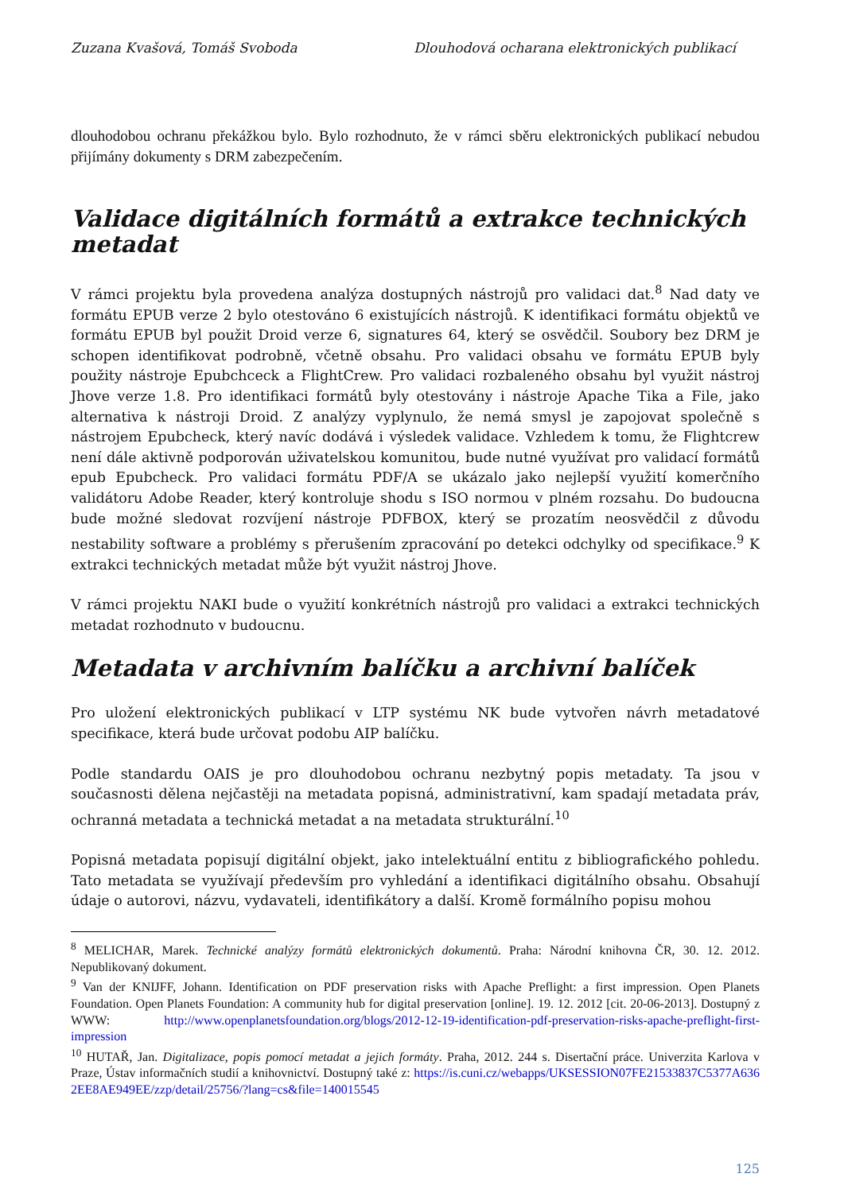Zuzana Kvašová, Tomáš Svoboda Dlouhodová ocharana elektronických publikací
dlouhodobou ochranu překážkou bylo. Bylo rozhodnuto, že v rámci sběru elektronických publikací nebudou přijímány dokumenty s DRM zabezpečením.
Validace digitálních formátů a extrakce technických metadat
V rámci projektu byla provedena analýza dostupných nástrojů pro validaci dat.<sup>8</sup> Nad daty ve formátu EPUB verze 2 bylo otestováno 6 existujících nástrojů. K identifikaci formátu objektů ve formátu EPUB byl použit Droid verze 6, signatures 64, který se osvědčil. Soubory bez DRM je schopen identifikovat podrobně, včetně obsahu. Pro validaci obsahu ve formátu EPUB byly použity nástroje Epubchceck a FlightCrew. Pro validaci rozbaleného obsahu byl využit nástroj Jhove verze 1.8. Pro identifikaci formátů byly otestovány i nástroje Apache Tika a File, jako alternativa k nástroji Droid. Z analýzy vyplynulo, že nemá smysl je zapojovat společně s nástrojem Epubcheck, který navíc dodává i výsledek validace. Vzhledem k tomu, že Flightcrew není dále aktivně podporován uživatelskou komunitou, bude nutné využívat pro validací formátů epub Epubcheck. Pro validaci formátu PDF/A se ukázalo jako nejlepší využití komerčního validátoru Adobe Reader, který kontroluje shodu s ISO normou v plném rozsahu. Do budoucna bude možné sledovat rozvíjení nástroje PDFBOX, který se prozatím neosvědčil z důvodu nestability software a problémy s přerušením zpracování po detekci odchylky od specifikace.<sup>9</sup> K extrakci technických metadat může být využit nástroj Jhove.
V rámci projektu NAKI bude o využití konkrétních nástrojů pro validaci a extrakci technických metadat rozhodnuto v budoucnu.
Metadata v archivním balíčku a archivní balíček
Pro uložení elektronických publikací v LTP systému NK bude vytvořen návrh metadatové specifikace, která bude určovat podobu AIP balíčku.
Podle standardu OAIS je pro dlouhodobou ochranu nezbytný popis metadaty. Ta jsou v současnosti dělena nejčastěji na metadata popisná, administrativní, kam spadají metadata práv, ochranná metadata a technická metadat a na metadata strukturální.<sup>10</sup>
Popisná metadata popisují digitální objekt, jako intelektuální entitu z bibliografického pohledu. Tato metadata se využívají především pro vyhledání a identifikaci digitálního obsahu. Obsahují údaje o autorovi, názvu, vydavateli, identifikátory a další. Kromě formálního popisu mohou
<sup>8</sup> MELICHAR, Marek. Technické analýzy formátů elektronických dokumentů. Praha: Národní knihovna ČR, 30. 12. 2012. Nepublikovaný dokument.
<sup>9</sup> Van der KNIJFF, Johann. Identification on PDF preservation risks with Apache Preflight: a first impression. Open Planets Foundation. Open Planets Foundation: A community hub for digital preservation [online]. 19. 12. 2012 [cit. 20-06-2013]. Dostupný z WWW: http://www.openplanetsfoundation.org/blogs/2012-12-19-identification-pdf-preservation-risks-apache-preflight-first-impression
<sup>10</sup> HUTAŘ, Jan. Digitalizace, popis pomocí metadat a jejich formáty. Praha, 2012. 244 s. Disertační práce. Univerzita Karlova v Praze, Ústav informačních studií a knihovnictví. Dostupný také z: https://is.cuni.cz/webapps/UKSESSION07FE21533837C5377A6362EE8AE949EE/zzp/detail/25756/?lang=cs&file=140015545
125